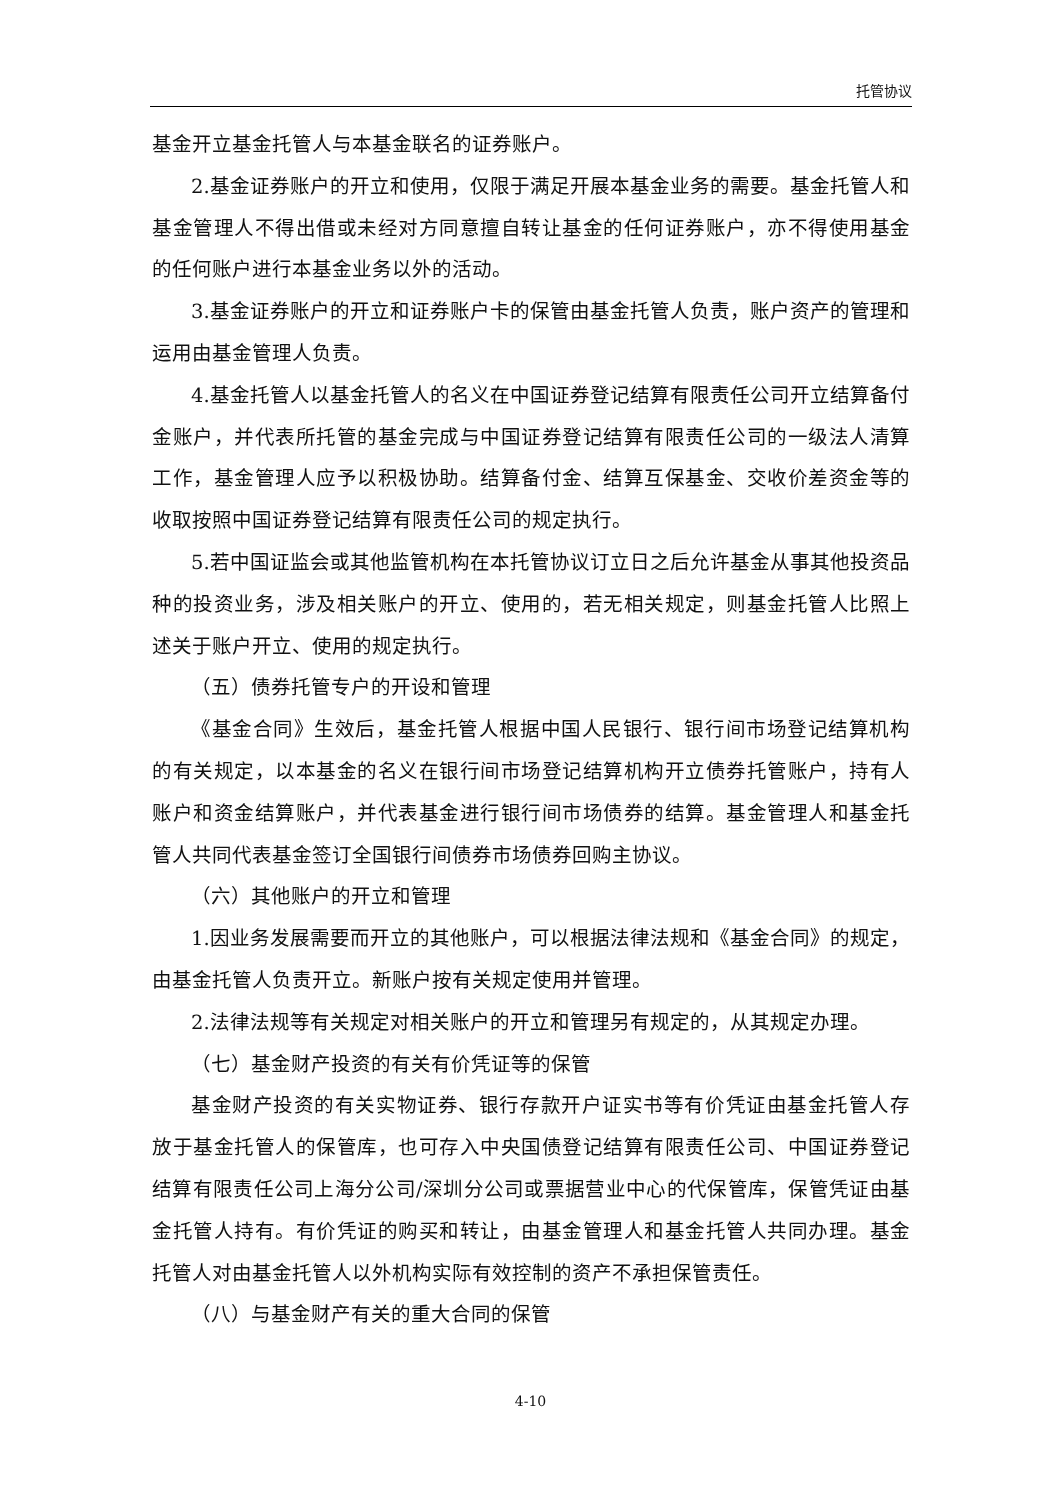托管协议
基金开立基金托管人与本基金联名的证券账户。
2.基金证券账户的开立和使用，仅限于满足开展本基金业务的需要。基金托管人和基金管理人不得出借或未经对方同意擅自转让基金的任何证券账户，亦不得使用基金的任何账户进行本基金业务以外的活动。
3.基金证券账户的开立和证券账户卡的保管由基金托管人负责，账户资产的管理和运用由基金管理人负责。
4.基金托管人以基金托管人的名义在中国证券登记结算有限责任公司开立结算备付金账户，并代表所托管的基金完成与中国证券登记结算有限责任公司的一级法人清算工作，基金管理人应予以积极协助。结算备付金、结算互保基金、交收价差资金等的收取按照中国证券登记结算有限责任公司的规定执行。
5.若中国证监会或其他监管机构在本托管协议订立日之后允许基金从事其他投资品种的投资业务，涉及相关账户的开立、使用的，若无相关规定，则基金托管人比照上述关于账户开立、使用的规定执行。
（五）债券托管专户的开设和管理
《基金合同》生效后，基金托管人根据中国人民银行、银行间市场登记结算机构的有关规定，以本基金的名义在银行间市场登记结算机构开立债券托管账户，持有人账户和资金结算账户，并代表基金进行银行间市场债券的结算。基金管理人和基金托管人共同代表基金签订全国银行间债券市场债券回购主协议。
（六）其他账户的开立和管理
1.因业务发展需要而开立的其他账户，可以根据法律法规和《基金合同》的规定，由基金托管人负责开立。新账户按有关规定使用并管理。
2.法律法规等有关规定对相关账户的开立和管理另有规定的，从其规定办理。
（七）基金财产投资的有关有价凭证等的保管
基金财产投资的有关实物证券、银行存款开户证实书等有价凭证由基金托管人存放于基金托管人的保管库，也可存入中央国债登记结算有限责任公司、中国证券登记结算有限责任公司上海分公司/深圳分公司或票据营业中心的代保管库，保管凭证由基金托管人持有。有价凭证的购买和转让，由基金管理人和基金托管人共同办理。基金托管人对由基金托管人以外机构实际有效控制的资产不承担保管责任。
（八）与基金财产有关的重大合同的保管
4-10